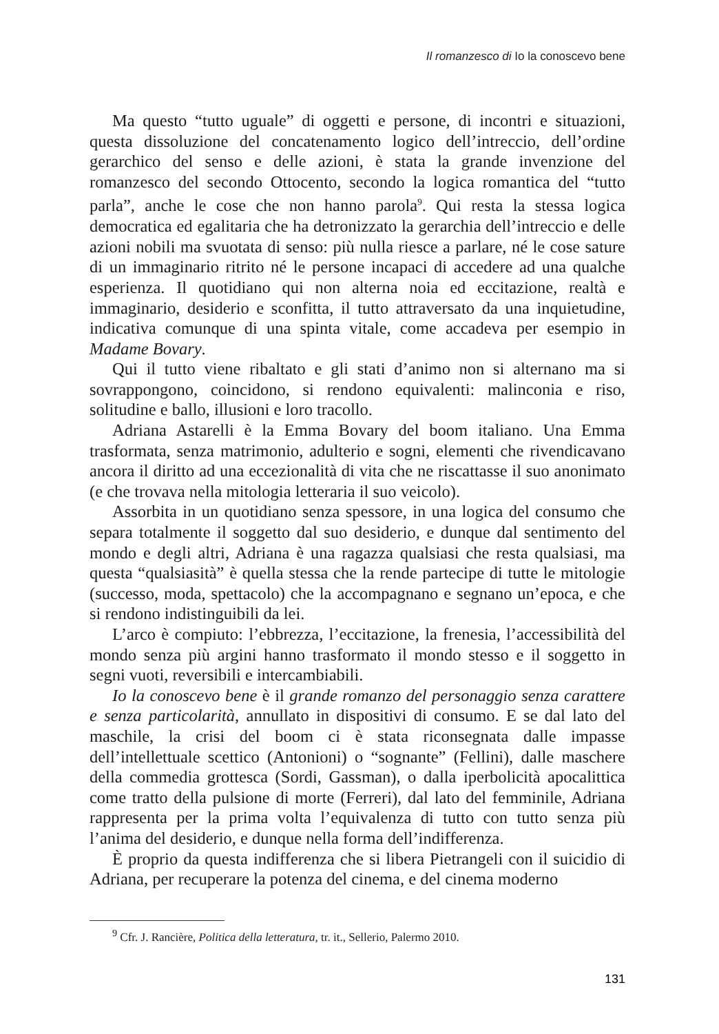Il romanzesco di Io la conoscevo bene
Ma questo “tutto uguale” di oggetti e persone, di incontri e situazioni, questa dissoluzione del concatenamento logico dell’intreccio, dell’ordine gerarchico del senso e delle azioni, è stata la grande invenzione del romanzesco del secondo Ottocento, secondo la logica romantica del “tutto parla”, anche le cose che non hanno parola<sup>9</sup>. Qui resta la stessa logica democratica ed egalitaria che ha detronizzato la gerarchia dell’intreccio e delle azioni nobili ma svuotata di senso: più nulla riesce a parlare, né le cose sature di un immaginario ritrito né le persone incapaci di accedere ad una qualche esperienza. Il quotidiano qui non alterna noia ed eccitazione, realtà e immaginario, desiderio e sconfitta, il tutto attraversato da una inquietudine, indicativa comunque di una spinta vitale, come accadeva per esempio in Madame Bovary.
Qui il tutto viene ribaltato e gli stati d’animo non si alternano ma si sovrappongono, coincidono, si rendono equivalenti: malinconia e riso, solitudine e ballo, illusioni e loro tracollo.
Adriana Astarelli è la Emma Bovary del boom italiano. Una Emma trasformata, senza matrimonio, adulterio e sogni, elementi che rivendicavano ancora il diritto ad una eccezionalità di vita che ne riscattasse il suo anonimato (e che trovava nella mitologia letteraria il suo veicolo).
Assorbita in un quotidiano senza spessore, in una logica del consumo che separa totalmente il soggetto dal suo desiderio, e dunque dal sentimento del mondo e degli altri, Adriana è una ragazza qualsiasi che resta qualsiasi, ma questa “qualsiasità” è quella stessa che la rende partecipe di tutte le mitologie (successo, moda, spettacolo) che la accompagnano e segnano un’epoca, e che si rendono indistinguibili da lei.
L’arco è compiuto: l’ebbrezza, l’eccitazione, la frenesia, l’accessibilità del mondo senza più argini hanno trasformato il mondo stesso e il soggetto in segni vuoti, reversibili e intercambiabili.
Io la conoscevo bene è il grande romanzo del personaggio senza carattere e senza particolarità, annullato in dispositivi di consumo. E se dal lato del maschile, la crisi del boom ci è stata riconsegnata dalle impasse dell’intellettuale scettico (Antonioni) o “sognante” (Fellini), dalle maschere della commedia grottesca (Sordi, Gassman), o dalla iperbolicità apocalittica come tratto della pulsione di morte (Ferreri), dal lato del femminile, Adriana rappresenta per la prima volta l’equivalenza di tutto con tutto senza più l’anima del desiderio, e dunque nella forma dell’indifferenza.
È proprio da questa indifferenza che si libera Pietrangeli con il suicidio di Adriana, per recuperare la potenza del cinema, e del cinema moderno
<sup>9</sup> Cfr. J. Rancière, Politica della letteratura, tr. it., Sellerio, Palermo 2010.
131